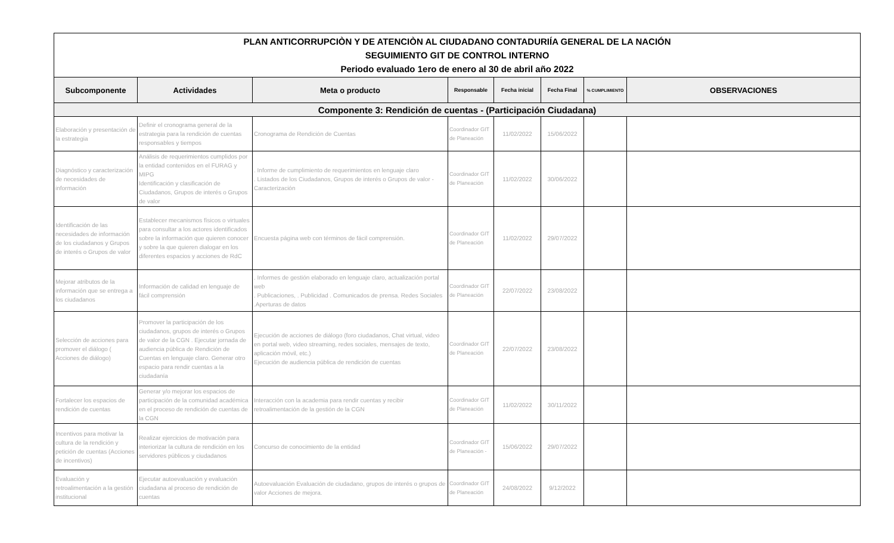| PLAN ANTICORRUPCIÒN Y DE ATENCIÒN AL CIUDADANO CONTADURIÍA GENERAL DE LA NACIÓN SEGUIMIENTO GIT DE CONTROL INTERNO Periodo evaluado 1ero de enero al 30 de abril año 2022 | | | | | | | |
| Subcomponente | Actividades | Meta o producto | Responsable | Fecha inicial | Fecha Final | % CUMPLIMIENTO | OBSERVACIONES |
| Componente 3: Rendición de cuentas - (Participación Ciudadana) | | | | | | | |
| Elaboración y presentación de la estrategia | Definir el cronograma general de la estrategia para la rendición de cuentas responsables y tiempos | Cronograma de Rendición de Cuentas | Coordinador GIT de Planeación | 11/02/2022 | 15/06/2022 | | |
| Diagnóstico y caracterización de necesidades de información | Análisis de requerimientos cumplidos por la entidad contenidos en el FURAG y MIPG Identificación y clasificación de Ciudadanos, Grupos de interés o Grupos de valor | . Informe de cumplimiento de requerimientos en lenguaje claro . Listados de los Ciudadanos, Grupos de interés o Grupos de valor - Caracterización | Coordinador GIT de Planeación | 11/02/2022 | 30/06/2022 | | |
| Identificación de las necesidades de información de los ciudadanos y Grupos de interés o Grupos de valor | Establecer mecanismos físicos o virtuales para consultar a los actores identificados sobre la información que quieren conocer y sobre la que quieren dialogar en los diferentes espacios y acciones de RdC | Encuesta página web con términos de fácil comprensión. | Coordinador GIT de Planeación | 11/02/2022 | 29/07/2022 | | |
| Mejorar atributos de la información que se entrega a los ciudadanos | Información de calidad en lenguaje de fácil comprensión | . Informes de gestión elaborado en lenguaje claro, actualización portal web . Publicaciones, . Publicidad . Comunicados de prensa. Redes Sociales .Aperturas de datos | Coordinador GIT de Planeación | 22/07/2022 | 23/08/2022 | | |
| Selección de acciones para promover el diálogo ( Acciones de diálogo) | Promover la participación de los ciudadanos, grupos de interés o Grupos de valor de la CGN . Ejecutar jornada de audiencia pública de Rendición de Cuentas en lenguaje claro. Generar otro espacio para rendir cuentas a la ciudadanía | Ejecución de acciones de diálogo (foro ciudadanos, Chat virtual, video en portal web, video streaming, redes sociales, mensajes de texto, aplicación móvil, etc.) Ejecución de audiencia pública de rendición de cuentas | Coordinador GIT de Planeación | 22/07/2022 | 23/08/2022 | | |
| Fortalecer los espacios de rendición de cuentas | Generar y/o mejorar los espacios de participación de la comunidad académica en el proceso de rendición de cuentas de la CGN | Interacción con la academia para rendir cuentas y recibir retroalimentación de la gestión de la CGN | Coordinador GIT de Planeación | 11/02/2022 | 30/11/2022 | | |
| Incentivos para motivar la cultura de la rendición y petición de cuentas (Acciones de incentivos) | Realizar ejercicios de motivación para interiorizar la cultura de rendición en los servidores públicos y ciudadanos | Concurso de conocimiento de la entidad | Coordinador GIT de Planeación - | 15/06/2022 | 29/07/2022 | | |
| Evaluación y retroalimentación a la gestión institucional | Ejecutar autoevaluación y evaluación ciudadana al proceso de rendición de cuentas | Autoevaluación Evaluación de ciudadano, grupos de interés o grupos de valor Acciones de mejora. | Coordinador GIT de Planeación | 24/08/2022 | 9/12/2022 | | |